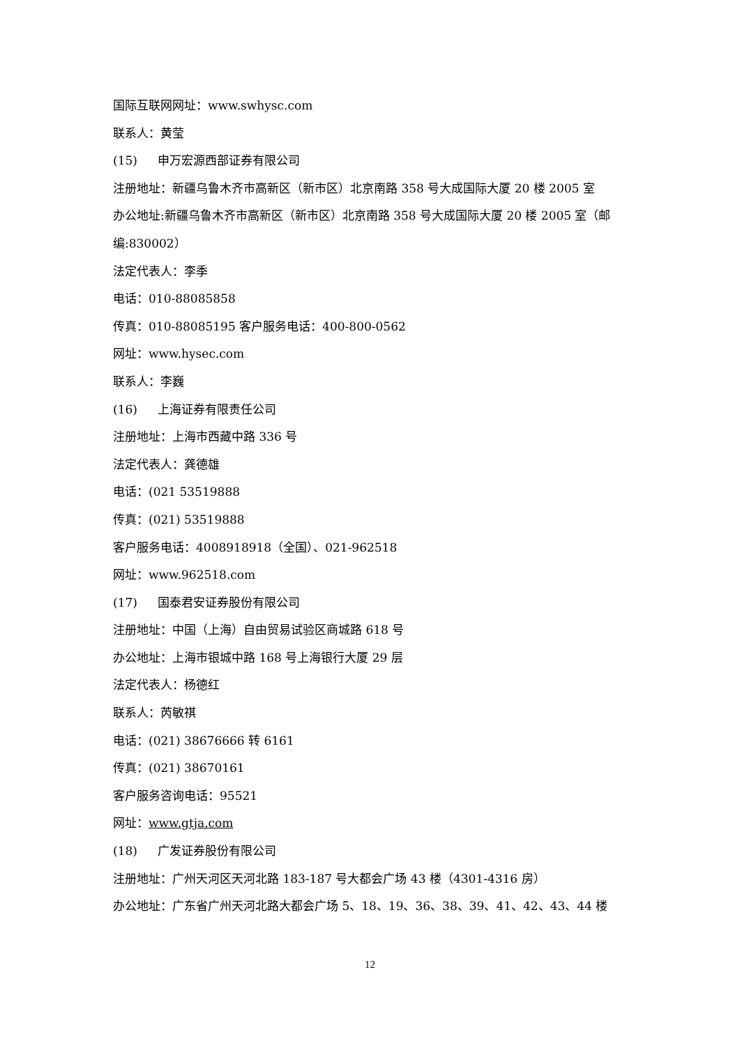国际互联网网址：www.swhysc.com
联系人：黄莹
(15) 申万宏源西部证券有限公司
注册地址：新疆乌鲁木齐市高新区（新市区）北京南路 358 号大成国际大厦 20 楼 2005 室
办公地址:新疆乌鲁木齐市高新区（新市区）北京南路 358 号大成国际大厦 20 楼 2005 室（邮
编:830002）
法定代表人：李季
电话：010-88085858
传真：010-88085195 客户服务电话：400-800-0562
网址：www.hysec.com
联系人：李巍
(16) 上海证券有限责任公司
注册地址：上海市西藏中路 336 号
法定代表人：龚德雄
电话：(021 53519888
传真：(021) 53519888
客户服务电话：4008918918（全国）、021-962518
网址：www.962518.com
(17) 国泰君安证券股份有限公司
注册地址：中国（上海）自由贸易试验区商城路 618 号
办公地址：上海市银城中路 168 号上海银行大厦 29 层
法定代表人：杨德红
联系人：芮敏祺
电话：(021) 38676666 转 6161
传真：(021) 38670161
客户服务咨询电话：95521
网址：www.gtja.com
(18) 广发证券股份有限公司
注册地址：广州天河区天河北路 183-187 号大都会广场 43 楼（4301-4316 房）
办公地址：广东省广州天河北路大都会广场 5、18、19、36、38、39、41、42、43、44 楼
12